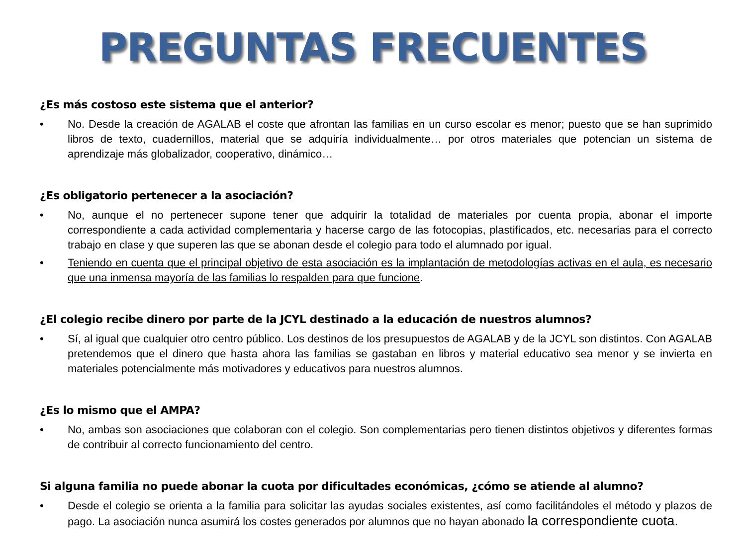PREGUNTAS FRECUENTES
¿Es más costoso este sistema que el anterior?
• No. Desde la creación de AGALAB el coste que afrontan las familias en un curso escolar es menor; puesto que se han suprimido libros de texto, cuadernillos, material que se adquiría individualmente… por otros materiales que potencian un sistema de aprendizaje más globalizador, cooperativo, dinámico…
¿Es obligatorio pertenecer a la asociación?
• No, aunque el no pertenecer supone tener que adquirir la totalidad de materiales por cuenta propia, abonar el importe correspondiente a cada actividad complementaria y hacerse cargo de las fotocopias, plastificados, etc. necesarias para el correcto trabajo en clase y que superen las que se abonan desde el colegio para todo el alumnado por igual.
• Teniendo en cuenta que el principal objetivo de esta asociación es la implantación de metodologías activas en el aula, es necesario que una inmensa mayoría de las familias lo respalden para que funcione.
¿El colegio recibe dinero por parte de la JCYL destinado a la educación de nuestros alumnos?
• Sí, al igual que cualquier otro centro público. Los destinos de los presupuestos de AGALAB y de la JCYL son distintos. Con AGALAB pretendemos que el dinero que hasta ahora las familias se gastaban en libros y material educativo sea menor y se invierta en materiales potencialmente más motivadores y educativos para nuestros alumnos.
¿Es lo mismo que el AMPA?
• No, ambas son asociaciones que colaboran con el colegio. Son complementarias pero tienen distintos objetivos y diferentes formas de contribuir al correcto funcionamiento del centro.
Si alguna familia no puede abonar la cuota por dificultades económicas, ¿cómo se atiende al alumno?
• Desde el colegio se orienta a la familia para solicitar las ayudas sociales existentes, así como facilitándoles el método y plazos de pago. La asociación nunca asumirá los costes generados por alumnos que no hayan abonado la correspondiente cuota.